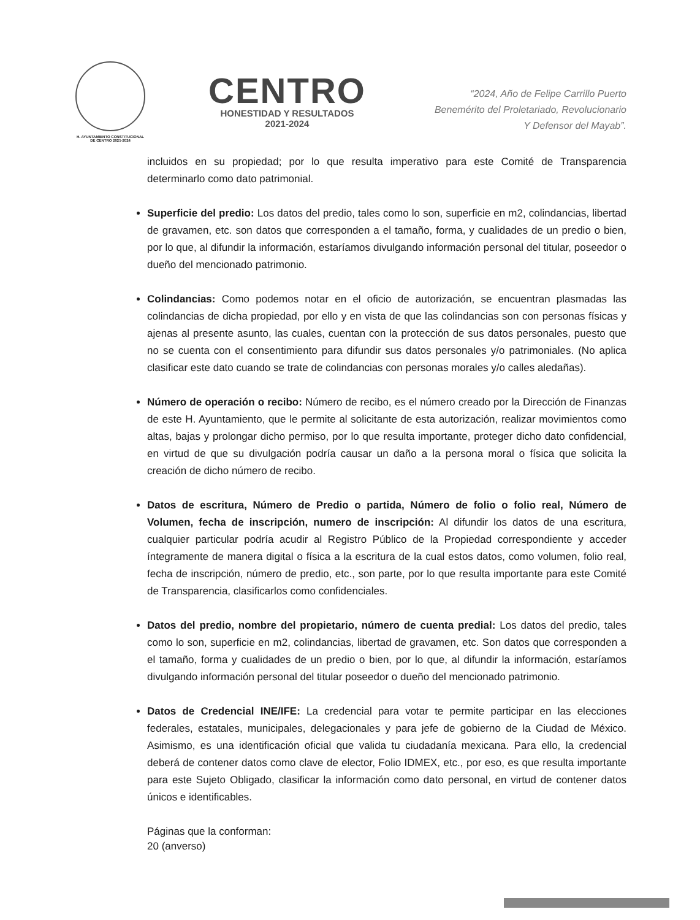H. AYUNTAMIENTO CONSTITUCIONAL
DE CENTRO 2021-2024
CENTRO
HONESTIDAD Y RESULTADOS
2021-2024
“2024, Año de Felipe Carrillo Puerto
Benemérito del Proletariado, Revolucionario
Y Defensor del Mayab”.
incluidos en su propiedad; por lo que resulta imperativo para este Comité de Transparencia determinarlo como dato patrimonial.
Superficie del predio: Los datos del predio, tales como lo son, superficie en m2, colindancias, libertad de gravamen, etc. son datos que corresponden a el tamaño, forma, y cualidades de un predio o bien, por lo que, al difundir la información, estaríamos divulgando información personal del titular, poseedor o dueño del mencionado patrimonio.
Colindancias: Como podemos notar en el oficio de autorización, se encuentran plasmadas las colindancias de dicha propiedad, por ello y en vista de que las colindancias son con personas físicas y ajenas al presente asunto, las cuales, cuentan con la protección de sus datos personales, puesto que no se cuenta con el consentimiento para difundir sus datos personales y/o patrimoniales. (No aplica clasificar este dato cuando se trate de colindancias con personas morales y/o calles aledañas).
Número de operación o recibo: Número de recibo, es el número creado por la Dirección de Finanzas de este H. Ayuntamiento, que le permite al solicitante de esta autorización, realizar movimientos como altas, bajas y prolongar dicho permiso, por lo que resulta importante, proteger dicho dato confidencial, en virtud de que su divulgación podría causar un daño a la persona moral o física que solicita la creación de dicho número de recibo.
Datos de escritura, Número de Predio o partida, Número de folio o folio real, Número de Volumen, fecha de inscripción, numero de inscripción: Al difundir los datos de una escritura, cualquier particular podría acudir al Registro Público de la Propiedad correspondiente y acceder íntegramente de manera digital o física a la escritura de la cual estos datos, como volumen, folio real, fecha de inscripción, número de predio, etc., son parte, por lo que resulta importante para este Comité de Transparencia, clasificarlos como confidenciales.
Datos del predio, nombre del propietario, número de cuenta predial: Los datos del predio, tales como lo son, superficie en m2, colindancias, libertad de gravamen, etc. Son datos que corresponden a el tamaño, forma y cualidades de un predio o bien, por lo que, al difundir la información, estaríamos divulgando información personal del titular poseedor o dueño del mencionado patrimonio.
Datos de Credencial INE/IFE: La credencial para votar te permite participar en las elecciones federales, estatales, municipales, delegacionales y para jefe de gobierno de la Ciudad de México. Asimismo, es una identificación oficial que valida tu ciudadanía mexicana. Para ello, la credencial deberá de contener datos como clave de elector, Folio IDMEX, etc., por eso, es que resulta importante para este Sujeto Obligado, clasificar la información como dato personal, en virtud de contener datos únicos e identificables.
Páginas que la conforman:
20 (anverso)